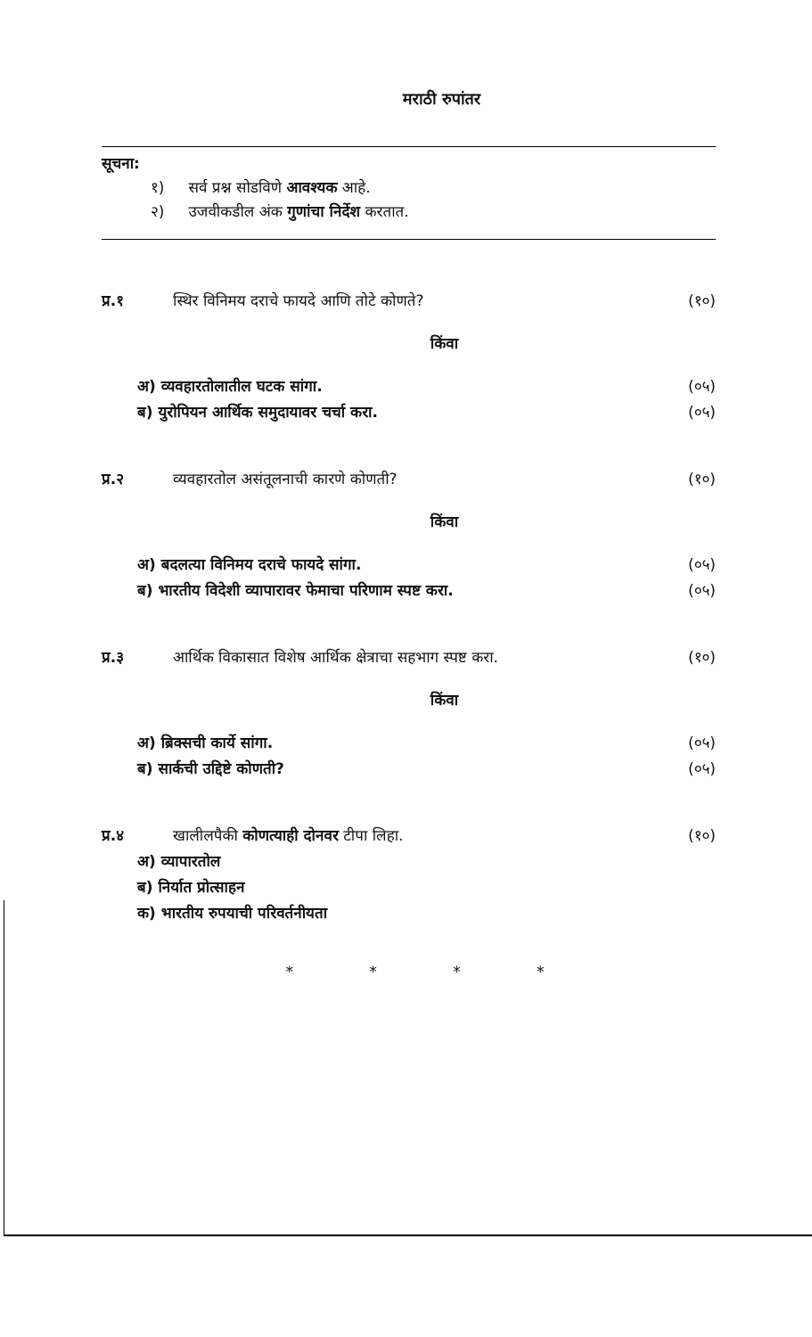मराठी रुपांतर
सूचना:
१) सर्व प्रश्न सोडविणे आवश्यक आहे.
२) उजवीकडील अंक गुणांचा निर्देश करतात.
| प्र.१ | स्थिर विनिमय दराचे फायदे आणि तोटे कोणते? | | (१०) |
| किंवा | | | |
| अ) व्यवहारतोलातील घटक सांगा. | | | (०५) |
| ब) युरोपियन आर्थिक समुदायावर चर्चा करा. | | | (०५) |
| प्र.२ | व्यवहारतोल असंतूलनाची कारणे कोणती? | | (१०) |
| किंवा | | | |
| अ) बदलत्या विनिमय दराचे फायदे सांगा. | | | (०५) |
| ब) भारतीय विदेशी व्यापारावर फेमाचा परिणाम स्पष्ट करा. | | | (०५) |
| प्र.३ | आर्थिक विकासात विशेष आर्थिक क्षेत्राचा सहभाग स्पष्ट करा. | | (१०) |
| किंवा | | | |
| अ) ब्रिक्सची कार्ये सांगा. | | | (०५) |
| ब) सार्कची उद्दिष्टे कोणती? | | | (०५) |
| प्र.४ | खालीलपैकी कोणत्याही दोनवर टीपा लिहा. | | (१०) |
| अ) व्यापारतोल | | | |
| ब) निर्यात प्रोत्साहन | | | |
| क) भारतीय रुपयाची परिवर्तनीयता | | | |
* * * *